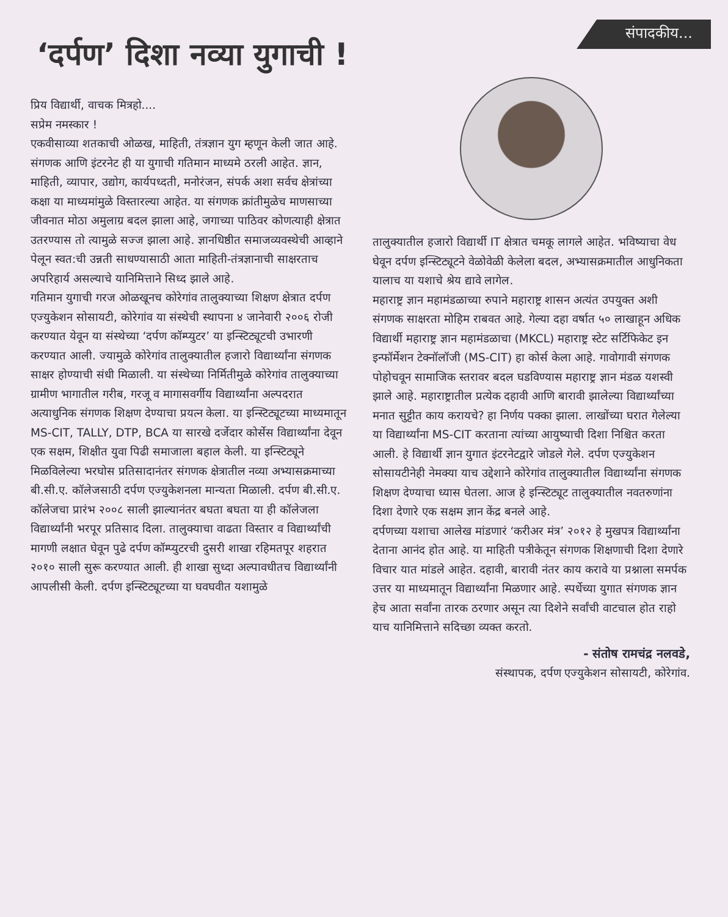संपादकीय...
‘दर्पण’ दिशा नव्या युगाची !
प्रिय विद्यार्थी, वाचक मित्रहो....
सप्रेम नमस्कार !
एकवीसाव्या शतकाची ओळख, माहिती, तंत्रज्ञान युग म्हणून केली जात आहे. संगणक आणि इंटरनेट ही या युगाची गतिमान माध्यमे ठरली आहेत. ज्ञान, माहिती, व्यापार, उद्योग, कार्यपध्दती, मनोरंजन, संपर्क अशा सर्वच क्षेत्रांच्या कक्षा या माध्यमांमुळे विस्तारल्या आहेत. या संगणक क्रांतीमुळेच माणसाच्या जीवनात मोठा अमुलाग्र बदल झाला आहे, जगाच्या पाठिवर कोणत्याही क्षेत्रात उतरण्यास तो त्यामुळे सज्ज झाला आहे. ज्ञानधिष्ठीत समाजव्यवस्थेची आव्हाने पेलून स्वत:ची उन्नती साधण्यासाठी आता माहिती-तंत्रज्ञानाची साक्षरताच अपरिहार्य असल्याचे यानिमित्ताने सिध्द झाले आहे.
गतिमान युगाची गरज ओळखूनच कोरेगांव तालुक्याच्या शिक्षण क्षेत्रात दर्पण एज्युकेशन सोसायटी, कोरेगांव या संस्थेची स्थापना ४ जानेवारी २००६ रोजी करण्यात येवून या संस्थेच्या ‘दर्पण कॉम्प्युटर’ या इन्स्टिट्यूटची उभारणी करण्यात आली. ज्यामुळे कोरेगांव तालुक्यातील हजारो विद्यार्थ्यांना संगणक साक्षर होण्याची संधी मिळाली. या संस्थेच्या निर्मितीमुळे कोरेगांव तालुक्याच्या ग्रामीण भागातील गरीब, गरजू व मागासवर्गीय विद्यार्थ्यांना अल्पदरात अत्याधुनिक संगणक शिक्षण देण्याचा प्रयत्न केला. या इन्स्टिट्यूटच्या माध्यमातून MS-CIT, TALLY, DTP, BCA या सारखे दर्जेदार कोर्सेस विद्यार्थ्यांना देवून एक सक्षम, शिक्षीत युवा पिढी समाजाला बहाल केली. या इन्स्टिट्यूने मिळविलेल्या भरघोस प्रतिसादानंतर संगणक क्षेत्रातील नव्या अभ्यासक्रमाच्या बी.सी.ए. कॉलेजसाठी दर्पण एज्युकेशनला मान्यता मिळाली. दर्पण बी.सी.ए. कॉलेजचा प्रारंभ २००८ साली झाल्यानंतर बघता बघता या ही कॉलेजला विद्यार्थ्यांनी भरपूर प्रतिसाद दिला. तालुक्याचा वाढता विस्तार व विद्यार्थ्यांची मागणी लक्षात घेवून पुढे दर्पण कॉम्प्युटरची दुसरी शाखा रहिमतपूर शहरात २०१० साली सुरू करण्यात आली. ही शाखा सुध्दा अल्पावधीतच विद्यार्थ्यांनी आपलीसी केली. दर्पण इन्स्टिट्यूटच्या या घवघवीत यशामुळे
तालुक्यातील हजारो विद्यार्थी IT क्षेत्रात चमकू लागले आहेत. भविष्याचा वेध घेवून दर्पण इन्स्टिट्यूटने वेळोवेळी केलेला बदल, अभ्यासक्रमातील आधुनिकता यालाच या यशाचे श्रेय द्यावे लागेल.
महाराष्ट्र ज्ञान महामंडळाच्या रुपाने महाराष्ट्र शासन अत्यंत उपयुक्त अशी संगणक साक्षरता मोहिम राबवत आहे. गेल्या दहा वर्षात ५० लाखाहून अधिक विद्यार्थी महाराष्ट्र ज्ञान महामंडळाचा (MKCL) महाराष्ट्र स्टेट सर्टिफिकेट इन इन्फॉर्मेशन टेक्नॉलॉजी (MS-CIT) हा कोर्स केला आहे. गावोगावी संगणक पोहोचवून सामाजिक स्तरावर बदल घडविण्यास महाराष्ट्र ज्ञान मंडळ यशस्वी झाले आहे. महाराष्ट्रातील प्रत्येक दहावी आणि बारावी झालेल्या विद्यार्थ्यांच्या मनात सुट्टीत काय करायचे? हा निर्णय पक्का झाला. लाखोंच्या घरात गेलेल्या या विद्यार्थ्यांना MS-CIT करताना त्यांच्या आयुष्याची दिशा निश्चित करता आली. हे विद्यार्थी ज्ञान युगात इंटरनेटद्वारे जोडले गेले. दर्पण एज्युकेशन सोसायटीनेही नेमक्या याच उद्देशाने कोरेगांव तालुक्यातील विद्यार्थ्यांना संगणक शिक्षण देण्याचा ध्यास घेतला. आज हे इन्स्टिट्यूट तालुक्यातील नवतरुणांना दिशा देणारे एक सक्षम ज्ञान केंद्र बनले आहे.
दर्पणच्या यशाचा आलेख मांडणारं ‘करीअर मंत्र’ २०१२ हे मुखपत्र विद्यार्थ्यांना देताना आनंद होत आहे. या माहिती पत्रीकेतून संगणक शिक्षणाची दिशा देणारे विचार यात मांडले आहेत. दहावी, बारावी नंतर काय करावे या प्रश्नाला समर्पक उत्तर या माध्यमातून विद्यार्थ्यांना मिळणार आहे. स्पर्धेच्या युगात संगणक ज्ञान हेच आता सर्वांना तारक ठरणार असून त्या दिशेने सर्वांची वाटचाल होत राहो याच यानिमित्ताने सदिच्छा व्यक्त करतो.
- संतोष रामचंद्र नलवडे,
संस्थापक, दर्पण एज्युकेशन सोसायटी, कोरेगांव.